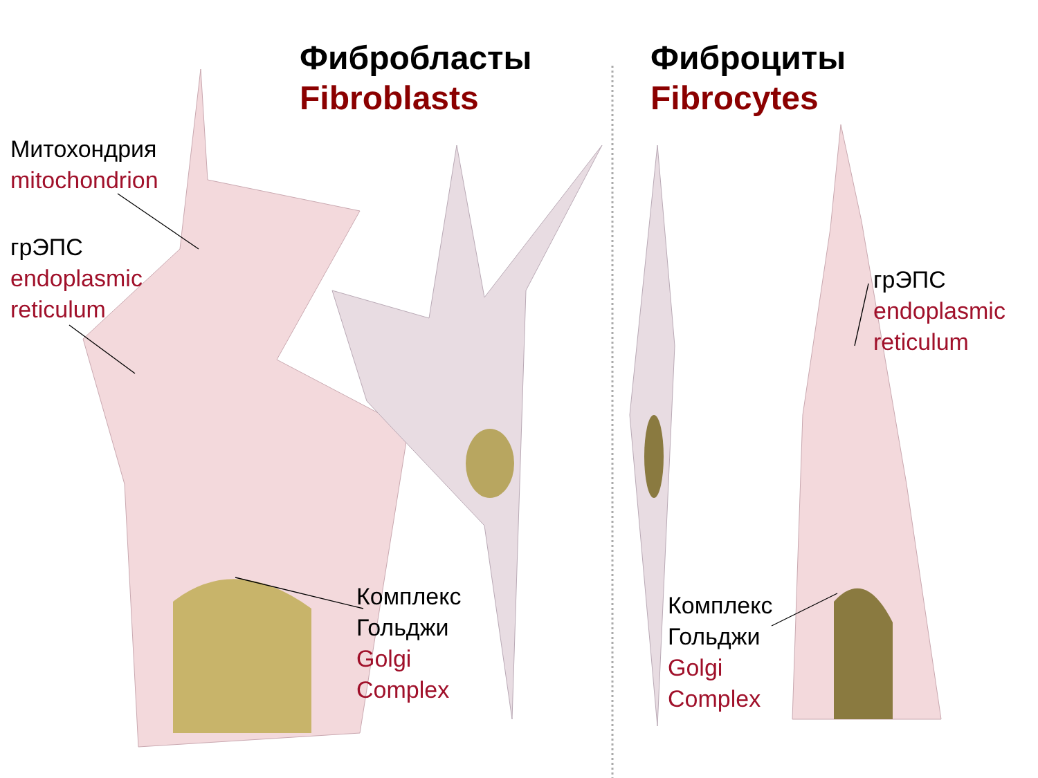Фибробласты
Fibroblasts
Фиброциты
Fibrocytes
Митохондрия
mitochondrion
грЭПС
endoplasmic
reticulum
Комплекс
Гольджи
Golgi
Complex
грЭПС
endoplasmic
reticulum
Комплекс
Гольджи
Golgi
Complex